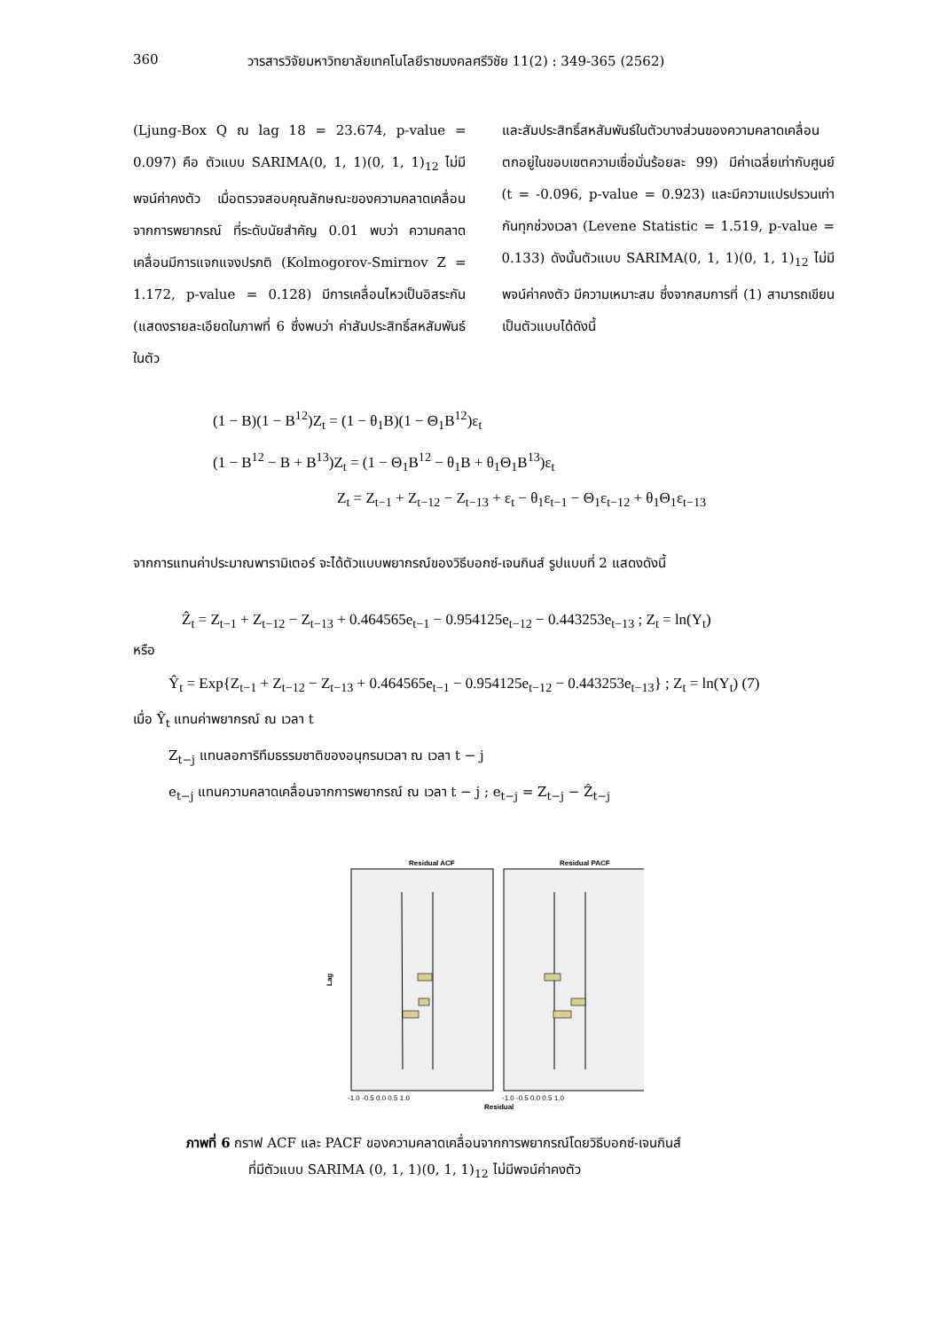360 วารสารวิจัยมหาวิทยาลัยเทคโนโลยีราชมงคลศรีวิชัย 11(2) : 349-365 (2562)
(Ljung-Box Q ณ lag 18 = 23.674, p-value = 0.097) คือ ตัวแบบ SARIMA(0, 1, 1)(0, 1, 1)<sub>12</sub> ไม่มีพจน์ค่าคงตัว เมื่อตรวจสอบคุณลักษณะของความคลาดเคลื่อนจากการพยากรณ์ ที่ระดับนัยสำคัญ 0.01 พบว่า ความคลาดเคลื่อนมีการแจกแจงปรกติ (Kolmogorov-Smirnov Z = 1.172, p-value = 0.128) มีการเคลื่อนไหวเป็นอิสระกัน (แสดงรายละเอียดในภาพที่ 6 ซึ่งพบว่า ค่าสัมประสิทธิ์สหสัมพันธ์ในตัว
และสัมประสิทธิ์สหสัมพันธ์ในตัวบางส่วนของความคลาดเคลื่อนตกอยู่ในขอบเขตความเชื่อมั่นร้อยละ 99) มีค่าเฉลี่ยเท่ากับศูนย์ (t = -0.096, p-value = 0.923) และมีความแปรปรวนเท่ากันทุกช่วงเวลา (Levene Statistic = 1.519, p-value = 0.133) ดังนั้นตัวแบบ SARIMA(0, 1, 1)(0, 1, 1)<sub>12</sub> ไม่มีพจน์ค่าคงตัว มีความเหมาะสม ซึ่งจากสมการที่ (1) สามารถเขียนเป็นตัวแบบได้ดังนี้
(1 − B)(1 − B<sup>12</sup>)Z<sub>t</sub> = (1 − θ<sub>1</sub>B)(1 − Θ<sub>1</sub>B<sup>12</sup>)ε<sub>t</sub>
(1 − B<sup>12</sup> − B + B<sup>13</sup>)Z<sub>t</sub> = (1 − Θ<sub>1</sub>B<sup>12</sup> − θ<sub>1</sub>B + θ<sub>1</sub>Θ<sub>1</sub>B<sup>13</sup>)ε<sub>t</sub>
Z<sub>t</sub> = Z<sub>t−1</sub> + Z<sub>t−12</sub> − Z<sub>t−13</sub> + ε<sub>t</sub> − θ<sub>1</sub>ε<sub>t−1</sub> − Θ<sub>1</sub>ε<sub>t−12</sub> + θ<sub>1</sub>Θ<sub>1</sub>ε<sub>t−13</sub>
จากการแทนค่าประมาณพารามิเตอร์ จะได้ตัวแบบพยากรณ์ของวิธีบอกซ์-เจนกินส์ รูปแบบที่ 2 แสดงดังนี้
Ẑ<sub>t</sub> = Z<sub>t−1</sub> + Z<sub>t−12</sub> − Z<sub>t−13</sub> + 0.464565e<sub>t−1</sub> − 0.954125e<sub>t−12</sub> − 0.443253e<sub>t−13</sub> ; Z<sub>t</sub> = ln(Y<sub>t</sub>)
หรือ
Ŷ<sub>t</sub> = Exp{Z<sub>t−1</sub> + Z<sub>t−12</sub> − Z<sub>t−13</sub> + 0.464565e<sub>t−1</sub> − 0.954125e<sub>t−12</sub> − 0.443253e<sub>t−13</sub>} ; Z<sub>t</sub> = ln(Y<sub>t</sub>) (7)
เมื่อ Ŷ<sub>t</sub> แทนค่าพยากรณ์ ณ เวลา t
Z<sub>t−j</sub> แทนลอการิทึมธรรมชาติของอนุกรมเวลา ณ เวลา t − j
e<sub>t−j</sub> แทนความคลาดเคลื่อนจากการพยากรณ์ ณ เวลา t − j ; e<sub>t−j</sub> = Z<sub>t−j</sub> − Ẑ<sub>t−j</sub>
Residual ACF
Residual PACF
Lag
Residual
-1.0 -0.5 0.0 0.5 1.0
-1.0 -0.5 0.0 0.5 1.0
ภาพที่ 6 กราฟ ACF และ PACF ของความคลาดเคลื่อนจากการพยากรณ์โดยวิธีบอกซ์-เจนกินส์
ที่มีตัวแบบ SARIMA (0, 1, 1)(0, 1, 1)<sub>12</sub> ไม่มีพจน์ค่าคงตัว